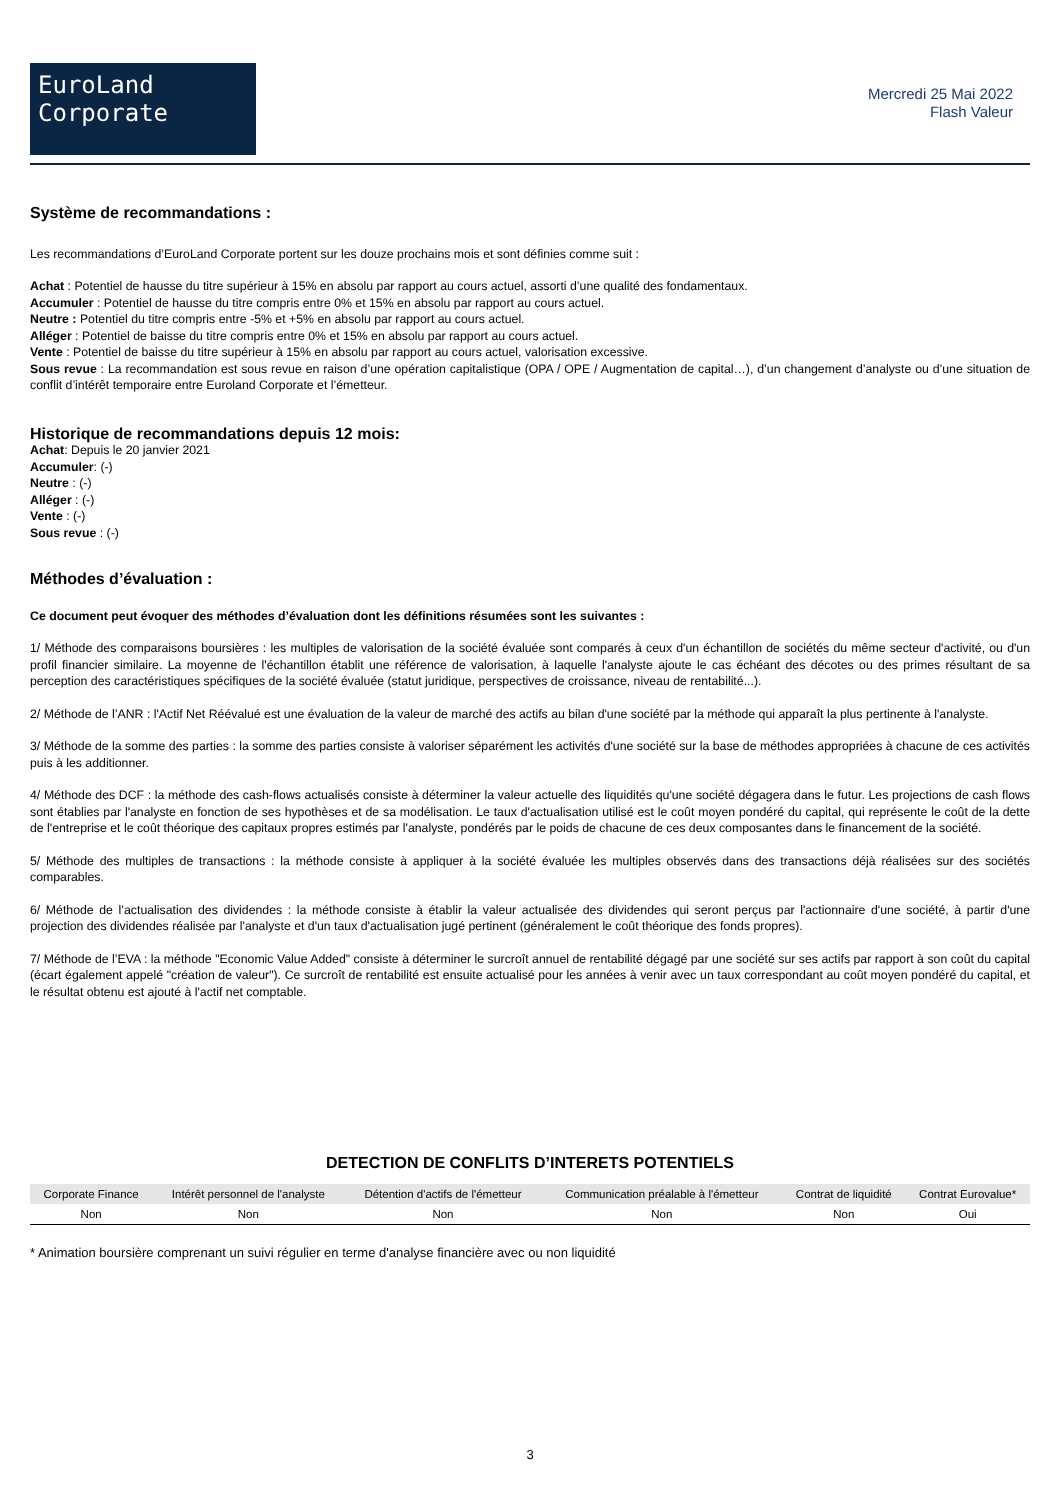EuroLand
Corporate
Mercredi 25 Mai 2022
Flash Valeur
Système de recommandations :
Les recommandations d’EuroLand Corporate portent sur les douze prochains mois et sont définies comme suit :
Achat : Potentiel de hausse du titre supérieur à 15% en absolu par rapport au cours actuel, assorti d’une qualité des fondamentaux.
Accumuler : Potentiel de hausse du titre compris entre 0% et 15% en absolu par rapport au cours actuel.
Neutre : Potentiel du titre compris entre -5% et +5% en absolu par rapport au cours actuel.
Alléger : Potentiel de baisse du titre compris entre 0% et 15% en absolu par rapport au cours actuel.
Vente : Potentiel de baisse du titre supérieur à 15% en absolu par rapport au cours actuel, valorisation excessive.
Sous revue : La recommandation est sous revue en raison d’une opération capitalistique (OPA / OPE / Augmentation de capital…), d’un changement d’analyste ou d’une situation de conflit d’intérêt temporaire entre Euroland Corporate et l’émetteur.
Historique de recommandations depuis 12 mois:
Achat: Depuis le 20 janvier 2021
Accumuler: (-)
Neutre : (-)
Alléger : (-)
Vente : (-)
Sous revue : (-)
Méthodes d’évaluation :
Ce document peut évoquer des méthodes d’évaluation dont les définitions résumées sont les suivantes :
1/ Méthode des comparaisons boursières : les multiples de valorisation de la société évaluée sont comparés à ceux d'un échantillon de sociétés du même secteur d'activité, ou d'un profil financier similaire. La moyenne de l'échantillon établit une référence de valorisation, à laquelle l'analyste ajoute le cas échéant des décotes ou des primes résultant de sa perception des caractéristiques spécifiques de la société évaluée (statut juridique, perspectives de croissance, niveau de rentabilité...).
2/ Méthode de l’ANR : l'Actif Net Réévalué est une évaluation de la valeur de marché des actifs au bilan d'une société par la méthode qui apparaît la plus pertinente à l'analyste.
3/ Méthode de la somme des parties : la somme des parties consiste à valoriser séparément les activités d'une société sur la base de méthodes appropriées à chacune de ces activités puis à les additionner.
4/ Méthode des DCF : la méthode des cash-flows actualisés consiste à déterminer la valeur actuelle des liquidités qu'une société dégagera dans le futur. Les projections de cash flows sont établies par l'analyste en fonction de ses hypothèses et de sa modélisation. Le taux d'actualisation utilisé est le coût moyen pondéré du capital, qui représente le coût de la dette de l'entreprise et le coût théorique des capitaux propres estimés par l'analyste, pondérés par le poids de chacune de ces deux composantes dans le financement de la société.
5/ Méthode des multiples de transactions : la méthode consiste à appliquer à la société évaluée les multiples observés dans des transactions déjà réalisées sur des sociétés comparables.
6/ Méthode de l’actualisation des dividendes : la méthode consiste à établir la valeur actualisée des dividendes qui seront perçus par l'actionnaire d'une société, à partir d'une projection des dividendes réalisée par l'analyste et d'un taux d'actualisation jugé pertinent (généralement le coût théorique des fonds propres).
7/ Méthode de l’EVA : la méthode "Economic Value Added" consiste à déterminer le surcroît annuel de rentabilité dégagé par une société sur ses actifs par rapport à son coût du capital (écart également appelé "création de valeur"). Ce surcroît de rentabilité est ensuite actualisé pour les années à venir avec un taux correspondant au coût moyen pondéré du capital, et le résultat obtenu est ajouté à l'actif net comptable.
DETECTION DE CONFLITS D’INTERETS POTENTIELS
| Corporate Finance | Intérêt personnel de l'analyste | Détention d'actifs de l'émetteur | Communication préalable à l'émetteur | Contrat de liquidité | Contrat Eurovalue* |
| --- | --- | --- | --- | --- | --- |
| Non | Non | Non | Non | Non | Oui |
* Animation boursière comprenant un suivi régulier en terme d'analyse financière avec ou non liquidité
3